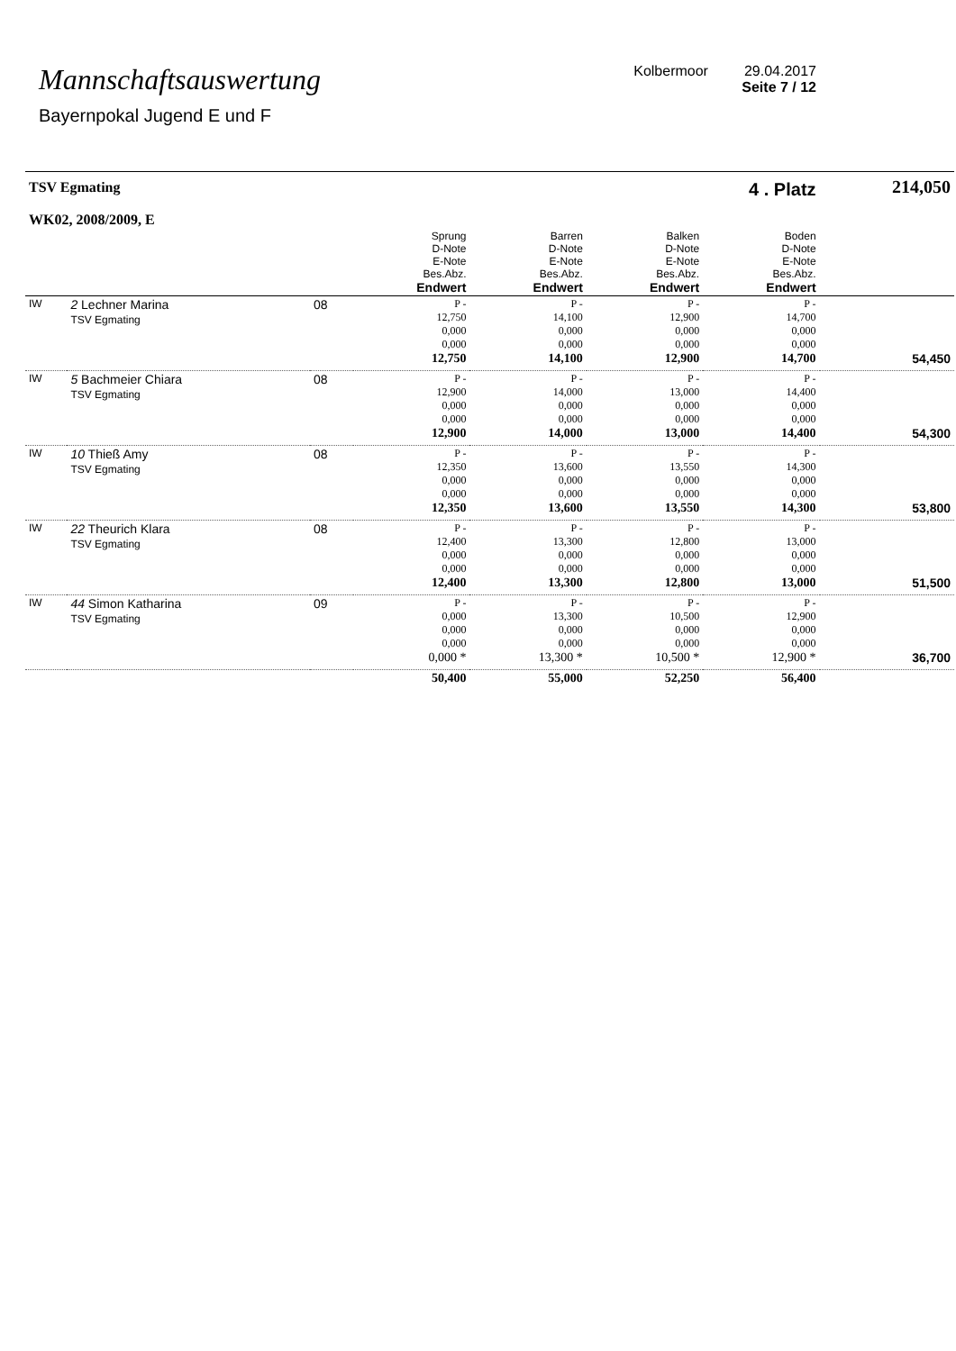Mannschaftsauswertung
Bayernpokal Jugend E und F
Kolbermoor 29.04.2017
Seite 7 / 12
| TSV Egmating WK02, 2008/2009, E | | | 4 . Platz | | | | 214,050 |
| | | | Sprung D-Note E-Note Bes.Abz. Endwert | Barren D-Note E-Note Bes.Abz. Endwert | Balken D-Note E-Note Bes.Abz. Endwert | Boden D-Note E-Note Bes.Abz. Endwert | |
| IW | 2 Lechner Marina TSV Egmating | 08 | P - 12,750 0,000 0,000 12,750 | P - 14,100 0,000 0,000 14,100 | P - 12,900 0,000 0,000 12,900 | P - 14,700 0,000 0,000 14,700 | 54,450 |
| IW | 5 Bachmeier Chiara TSV Egmating | 08 | P - 12,900 0,000 0,000 12,900 | P - 14,000 0,000 0,000 14,000 | P - 13,000 0,000 0,000 13,000 | P - 14,400 0,000 0,000 14,400 | 54,300 |
| IW | 10 Thieß Amy TSV Egmating | 08 | P - 12,350 0,000 0,000 12,350 | P - 13,600 0,000 0,000 13,600 | P - 13,550 0,000 0,000 13,550 | P - 14,300 0,000 0,000 14,300 | 53,800 |
| IW | 22 Theurich Klara TSV Egmating | 08 | P - 12,400 0,000 0,000 12,400 | P - 13,300 0,000 0,000 13,300 | P - 12,800 0,000 0,000 12,800 | P - 13,000 0,000 0,000 13,000 | 51,500 |
| IW | 44 Simon Katharina TSV Egmating | 09 | P - 0,000 0,000 0,000 0,000 * | P - 13,300 0,000 0,000 13,300 * | P - 10,500 0,000 0,000 10,500 * | P - 12,900 0,000 0,000 12,900 * | 36,700 |
| | | | 50,400 | 55,000 | 52,250 | 56,400 | |